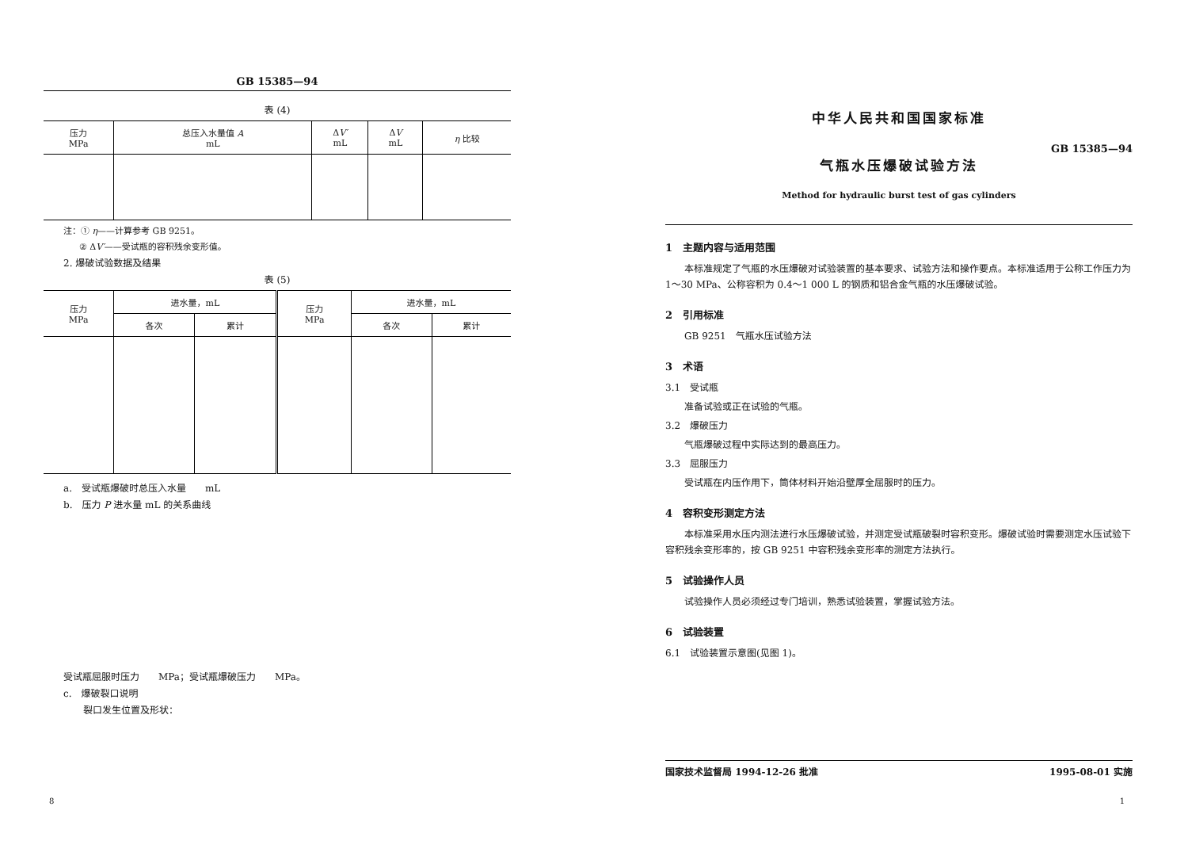GB 15385—94
表 (4)
| 压力 MPa | 总压入水量值 A mL | Δ V′ mL | Δ V mL | η 比较 |
| --- | --- | --- | --- | --- |
注：① η——计算参考 GB 9251。
② ΔV′——受试瓶的容积残余变形值。
2. 爆破试验数据及结果
表 (5)
| 压力 MPa | 进水量，mL | | 压力 MPa | 进水量，mL | |
| --- | --- | --- | --- | --- | --- |
| | 各次 | 累计 | | 各次 | 累计 |
a.　受试瓶爆破时总压入水量　　mL
b.　压力 P 进水量 mL 的关系曲线
受试瓶屈服时压力　　MPa；受试瓶爆破压力　　MPa。
c.　爆破裂口说明
裂口发生位置及形状：
8
中华人民共和国国家标准
GB 15385—94
气瓶水压爆破试验方法
Method for hydraulic burst test of gas cylinders
1　主题内容与适用范围
本标准规定了气瓶的水压爆破对试验装置的基本要求、试验方法和操作要点。本标准适用于公称工作压力为 1～30 MPa、公称容积为 0.4～1 000 L 的钢质和铝合金气瓶的水压爆破试验。
2　引用标准
GB 9251　气瓶水压试验方法
3　术语
3.1　受试瓶
准备试验或正在试验的气瓶。
3.2　爆破压力
气瓶爆破过程中实际达到的最高压力。
3.3　屈服压力
受试瓶在内压作用下，筒体材料开始沿壁厚全屈服时的压力。
4　容积变形测定方法
本标准采用水压内测法进行水压爆破试验，并测定受试瓶破裂时容积变形。爆破试验时需要测定水压试验下容积残余变形率的，按 GB 9251 中容积残余变形率的测定方法执行。
5　试验操作人员
试验操作人员必须经过专门培训，熟悉试验装置，掌握试验方法。
6　试验装置
6.1　试验装置示意图(见图 1)。
国家技术监督局 1994-12-26 批准 1995-08-01 实施
1